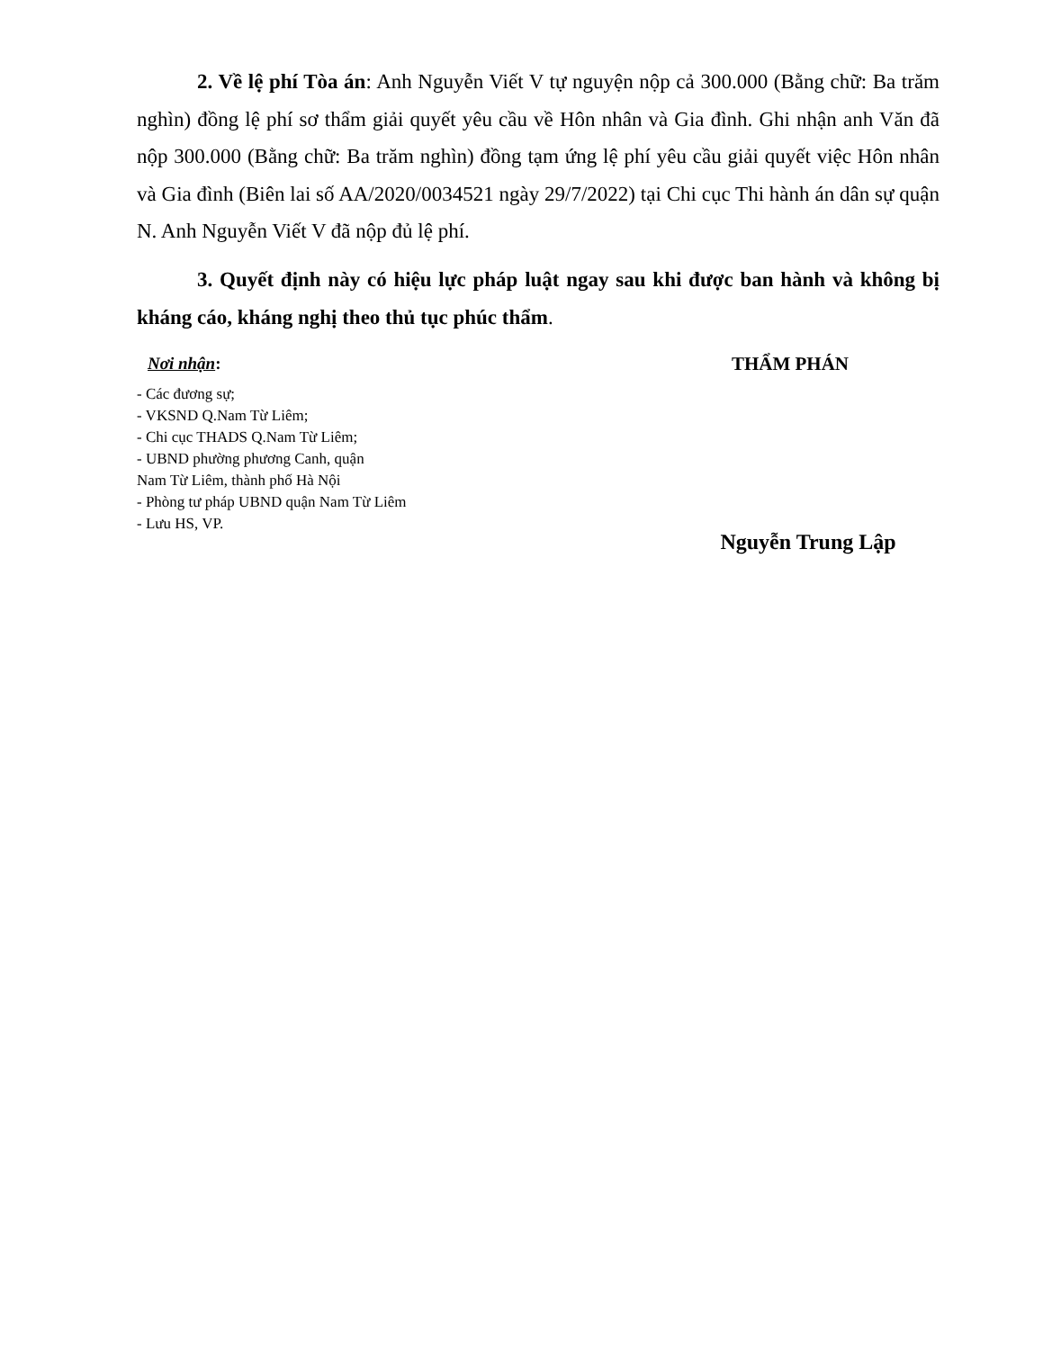2. Về lệ phí Tòa án: Anh Nguyễn Viết V tự nguyện nộp cả 300.000 (Bằng chữ: Ba trăm nghìn) đồng lệ phí sơ thẩm giải quyết yêu cầu về Hôn nhân và Gia đình. Ghi nhận anh Văn đã nộp 300.000 (Bằng chữ: Ba trăm nghìn) đồng tạm ứng lệ phí yêu cầu giải quyết việc Hôn nhân và Gia đình (Biên lai số AA/2020/0034521 ngày 29/7/2022) tại Chi cục Thi hành án dân sự quận N. Anh Nguyễn Viết V đã nộp đủ lệ phí.
3. Quyết định này có hiệu lực pháp luật ngay sau khi được ban hành và không bị kháng cáo, kháng nghị theo thủ tục phúc thẩm.
Nơi nhận:
- Các đương sự;
- VKSND Q.Nam Từ Liêm;
- Chi cục THADS Q.Nam Từ Liêm;
- UBND phường phương Canh, quận
Nam Từ Liêm, thành phố Hà Nội
- Phòng tư pháp UBND quận Nam Từ Liêm
- Lưu HS, VP.
THẨM PHÁN
Nguyễn Trung Lập